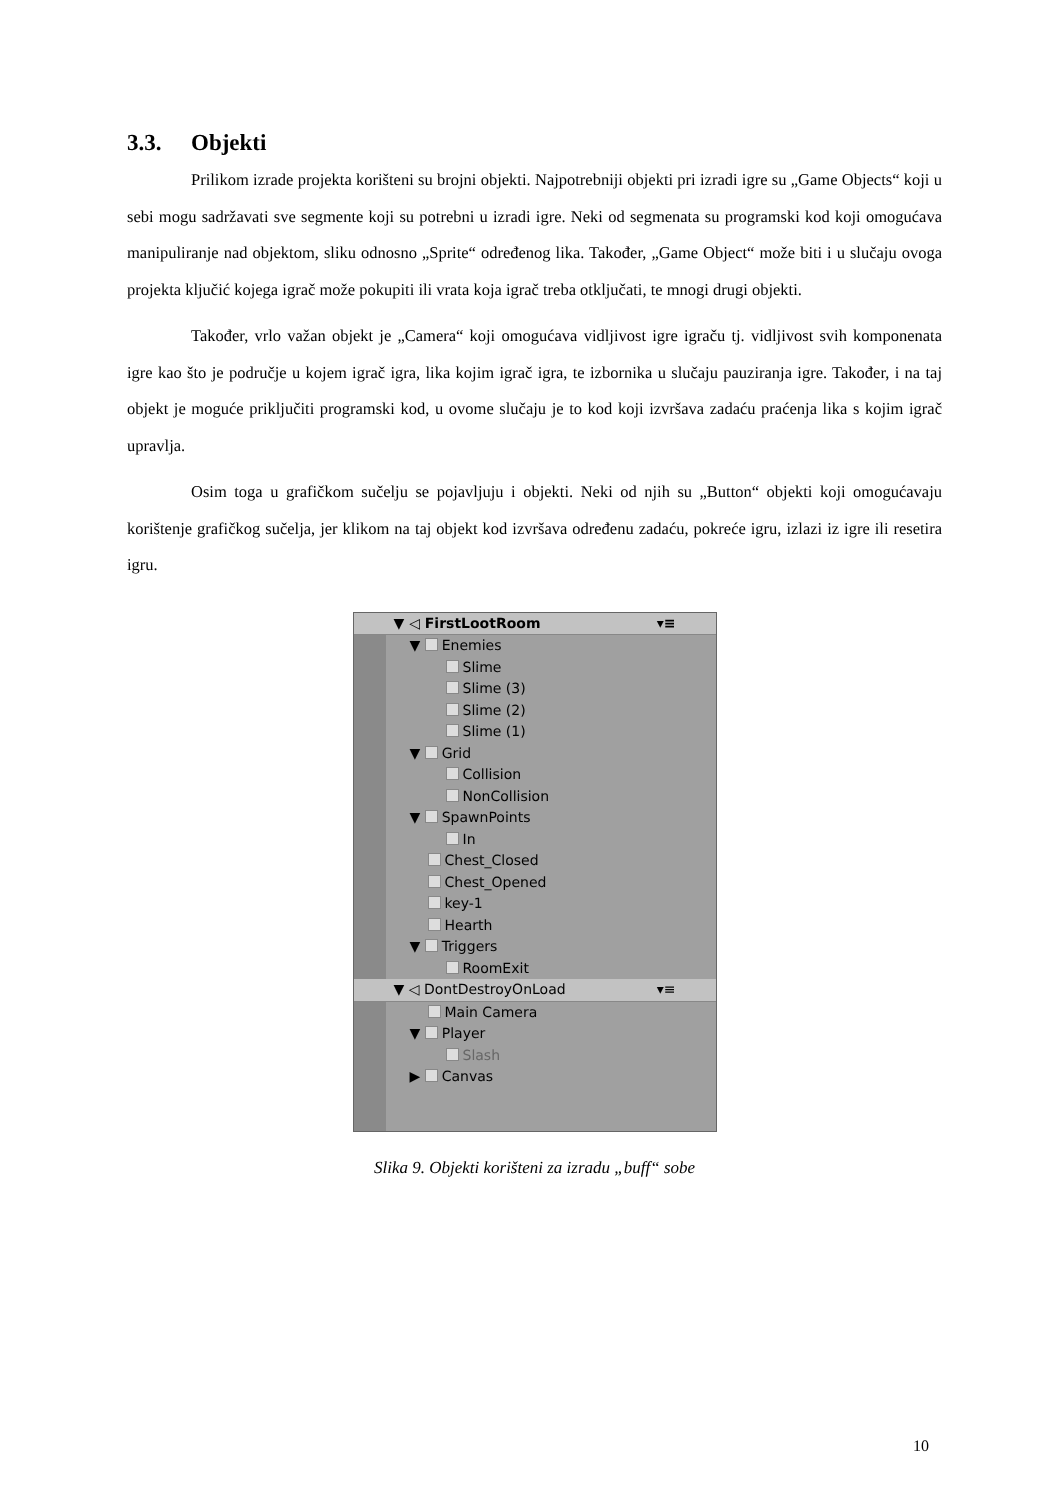3.3. Objekti
Prilikom izrade projekta korišteni su brojni objekti. Najpotrebniji objekti pri izradi igre su „Game Objects“ koji u sebi mogu sadržavati sve segmente koji su potrebni u izradi igre. Neki od segmenata su programski kod koji omogućava manipuliranje nad objektom, sliku odnosno „Sprite“ određenog lika. Također, „Game Object“ može biti i u slučaju ovoga projekta ključić kojega igrač može pokupiti ili vrata koja igrač treba otključati, te mnogi drugi objekti.
Također, vrlo važan objekt je „Camera“ koji omogućava vidljivost igre igraču tj. vidljivost svih komponenata igre kao što je područje u kojem igrač igra, lika kojim igrač igra, te izbornika u slučaju pauziranja igre. Također, i na taj objekt je moguće priključiti programski kod, u ovome slučaju je to kod koji izvršava zadaću praćenja lika s kojim igrač upravlja.
Osim toga u grafičkom sučelju se pojavljuju i objekti. Neki od njih su „Button“ objekti koji omogućavaju korištenje grafičkog sučelja, jer klikom na taj objekt kod izvršava određenu zadaću, pokreće igru, izlazi iz igre ili resetira igru.
▼ ◁ FirstLootRoom ▾≡
▼ Enemies
Slime
Slime (3)
Slime (2)
Slime (1)
▼ Grid
Collision
NonCollision
▼ SpawnPoints
In
Chest_Closed
Chest_Opened
key-1
Hearth
▼ Triggers
RoomExit
▼ ◁ DontDestroyOnLoad ▾≡
Main Camera
▼ Player
Slash
▶ Canvas
Slika 9. Objekti korišteni za izradu „buff“ sobe
10